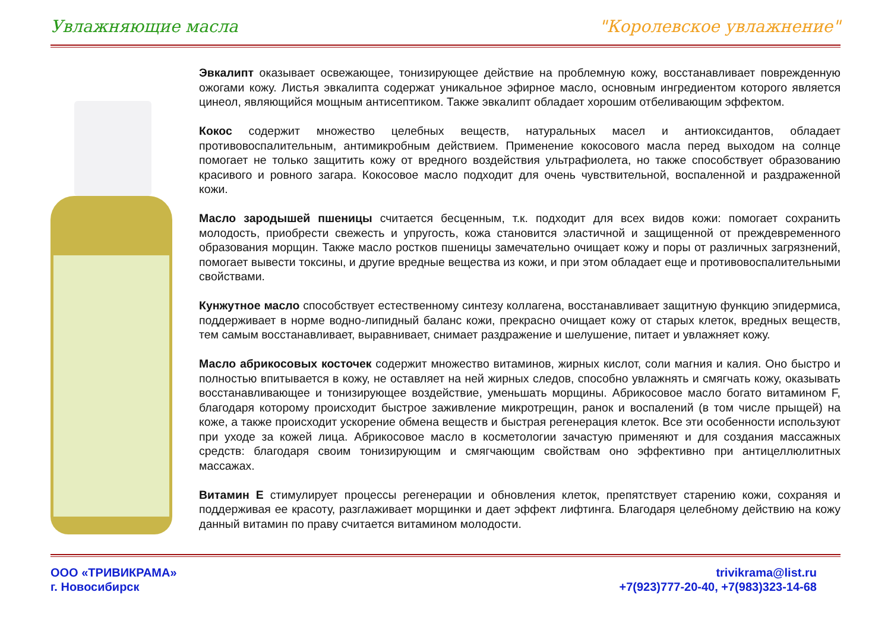Увлажняющие масла "Королевское увлажнение"
Эвкалипт оказывает освежающее, тонизирующее действие на проблемную кожу, восстанавливает поврежденную ожогами кожу. Листья эвкалипта содержат уникальное эфирное масло, основным ингредиентом которого является цинеол, являющийся мощным антисептиком. Также эвкалипт обладает хорошим отбеливающим эффектом.
Кокос содержит множество целебных веществ, натуральных масел и антиоксидантов, обладает противовоспалительным, антимикробным действием. Применение кокосового масла перед выходом на солнце помогает не только защитить кожу от вредного воздействия ультрафиолета, но также способствует образованию красивого и ровного загара. Кокосовое масло подходит для очень чувствительной, воспаленной и раздраженной кожи.
Масло зародышей пшеницы считается бесценным, т.к. подходит для всех видов кожи: помогает сохранить молодость, приобрести свежесть и упругость, кожа становится эластичной и защищенной от преждевременного образования морщин. Также масло ростков пшеницы замечательно очищает кожу и поры от различных загрязнений, помогает вывести токсины, и другие вредные вещества из кожи, и при этом обладает еще и противовоспалительными свойствами.
Кунжутное масло способствует естественному синтезу коллагена, восстанавливает защитную функцию эпидермиса, поддерживает в норме водно-липидный баланс кожи, прекрасно очищает кожу от старых клеток, вредных веществ, тем самым восстанавливает, выравнивает, снимает раздражение и шелушение, питает и увлажняет кожу.
Масло абрикосовых косточек содержит множество витаминов, жирных кислот, соли магния и калия. Оно быстро и полностью впитывается в кожу, не оставляет на ней жирных следов, способно увлажнять и смягчать кожу, оказывать восстанавливающее и тонизирующее воздействие, уменьшать морщины. Абрикосовое масло богато витамином F, благодаря которому происходит быстрое заживление микротрещин, ранок и воспалений (в том числе прыщей) на коже, а также происходит ускорение обмена веществ и быстрая регенерация клеток. Все эти особенности используют при уходе за кожей лица. Абрикосовое масло в косметологии зачастую применяют и для создания массажных средств: благодаря своим тонизирующим и смягчающим свойствам оно эффективно при антицеллюлитных массажах.
Витамин Е стимулирует процессы регенерации и обновления клеток, препятствует старению кожи, сохраняя и поддерживая ее красоту, разглаживает морщинки и дает эффект лифтинга. Благодаря целебному действию на кожу данный витамин по праву считается витамином молодости.
ООО «ТРИВИКРАМА»
г. Новосибирск
trivikrama@list.ru
+7(923)777-20-40, +7(983)323-14-68